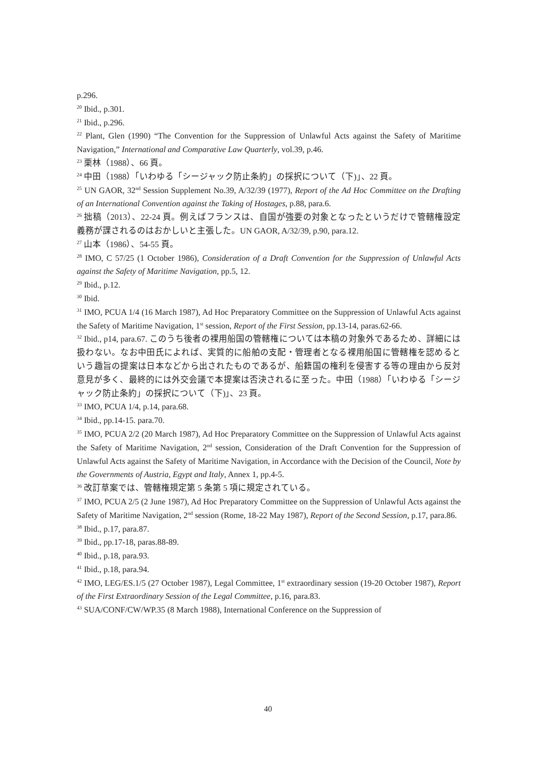p.296.
<sup>20</sup> Ibid., p.301.
<sup>21</sup> Ibid., p.296.
<sup>22</sup> Plant, Glen (1990) “The Convention for the Suppression of Unlawful Acts against the Safety of Maritime Navigation,” International and Comparative Law Quarterly, vol.39, p.46.
<sup>23</sup> 栗林（1988）、66 頁。
<sup>24</sup> 中田（1988）「いわゆる「シージャック防止条約」の採択について（下)」、22 頁。
<sup>25</sup> UN GAOR, 32<sup>nd</sup> Session Supplement No.39, A/32/39 (1977), Report of the Ad Hoc Committee on the Drafting of an International Convention against the Taking of Hostages, p.88, para.6.
<sup>26</sup> 拙稿（2013）、22-24 頁。例えばフランスは、自国が強要の対象となったというだけで管轄権設定義務が課されるのはおかしいと主張した。UN GAOR, A/32/39, p.90, para.12.
<sup>27</sup> 山本（1986）、54-55 頁。
<sup>28</sup> IMO, C 57/25 (1 October 1986), Consideration of a Draft Convention for the Suppression of Unlawful Acts against the Safety of Maritime Navigation, pp.5, 12.
<sup>29</sup> Ibid., p.12.
<sup>30</sup> Ibid.
<sup>31</sup> IMO, PCUA 1/4 (16 March 1987), Ad Hoc Preparatory Committee on the Suppression of Unlawful Acts against the Safety of Maritime Navigation, 1<sup>st</sup> session, Report of the First Session, pp.13-14, paras.62-66.
<sup>32</sup> Ibid., p14, para.67. このうち後者の裸用船国の管轄権については本稿の対象外であるため、詳細には扱わない。なお中田氏によれば、実質的に船舶の支配・管理者となる裸用船国に管轄権を認めるという趣旨の提案は日本などから出されたものであるが、船籍国の権利を侵害する等の理由から反対意見が多く、最終的には外交会議で本提案は否決されるに至った。中田（1988）「いわゆる「シージャック防止条約」の採択について（下)」、23 頁。
<sup>33</sup> IMO, PCUA 1/4, p.14, para.68.
<sup>34</sup> Ibid., pp.14-15. para.70.
<sup>35</sup> IMO, PCUA 2/2 (20 March 1987), Ad Hoc Preparatory Committee on the Suppression of Unlawful Acts against the Safety of Maritime Navigation, 2<sup>nd</sup> session, Consideration of the Draft Convention for the Suppression of Unlawful Acts against the Safety of Maritime Navigation, in Accordance with the Decision of the Council, Note by the Governments of Austria, Egypt and Italy, Annex 1, pp.4-5.
<sup>36</sup> 改訂草案では、管轄権規定第 5 条第 5 項に規定されている。
<sup>37</sup> IMO, PCUA 2/5 (2 June 1987), Ad Hoc Preparatory Committee on the Suppression of Unlawful Acts against the Safety of Maritime Navigation, 2<sup>nd</sup> session (Rome, 18-22 May 1987), Report of the Second Session, p.17, para.86.
<sup>38</sup> Ibid., p.17, para.87.
<sup>39</sup> Ibid., pp.17-18, paras.88-89.
<sup>40</sup> Ibid., p.18, para.93.
<sup>41</sup> Ibid., p.18, para.94.
<sup>42</sup> IMO, LEG/ES.1/5 (27 October 1987), Legal Committee, 1<sup>st</sup> extraordinary session (19-20 October 1987), Report of the First Extraordinary Session of the Legal Committee, p.16, para.83.
<sup>43</sup> SUA/CONF/CW/WP.35 (8 March 1988), International Conference on the Suppression of
40